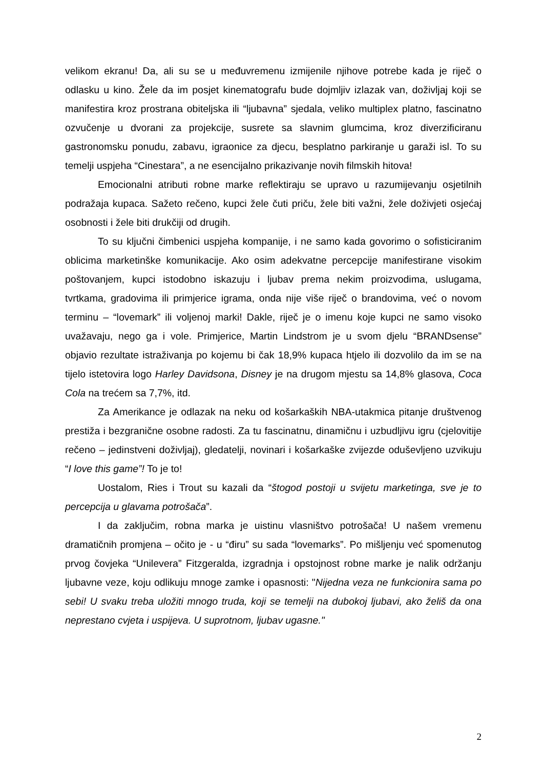velikom ekranu! Da, ali su se u međuvremenu izmijenile njihove potrebe kada je riječ o odlasku u kino. Žele da im posjet kinematografu bude dojmljiv izlazak van, doživljaj koji se manifestira kroz prostrana obiteljska ili “ljubavna” sjedala, veliko multiplex platno, fascinatno ozvučenje u dvorani za projekcije, susrete sa slavnim glumcima, kroz diverzificiranu gastronomsku ponudu, zabavu, igraonice za djecu, besplatno parkiranje u garaži isl. To su temelji uspjeha “Cinestara”, a ne esencijalno prikazivanje novih filmskih hitova!
Emocionalni atributi robne marke reflektiraju se upravo u razumijevanju osjetilnih podražaja kupaca. Sažeto rečeno, kupci žele čuti priču, žele biti važni, žele doživjeti osjećaj osobnosti i žele biti drukčiji od drugih.
To su ključni čimbenici uspjeha kompanije, i ne samo kada govorimo o sofisticiranim oblicima marketinške komunikacije. Ako osim adekvatne percepcije manifestirane visokim poštovanjem, kupci istodobno iskazuju i ljubav prema nekim proizvodima, uslugama, tvrtkama, gradovima ili primjerice igrama, onda nije više riječ o brandovima, već o novom terminu – “lovemark” ili voljenoj marki! Dakle, riječ je o imenu koje kupci ne samo visoko uvažavaju, nego ga i vole. Primjerice, Martin Lindstrom je u svom djelu “BRANDsense” objavio rezultate istraživanja po kojemu bi čak 18,9% kupaca htjelo ili dozvolilo da im se na tijelo istetovira logo Harley Davidsona, Disney je na drugom mjestu sa 14,8% glasova, Coca Cola na trećem sa 7,7%, itd.
Za Amerikance je odlazak na neku od košarkaških NBA-utakmica pitanje društvenog prestiža i bezgranične osobne radosti. Za tu fascinatnu, dinamičnu i uzbudljivu igru (cjelovitije rečeno – jedinstveni doživljaj), gledatelji, novinari i košarkaške zvijezde oduševljeno uzvikuju “I love this game”! To je to!
Uostalom, Ries i Trout su kazali da “štogod postoji u svijetu marketinga, sve je to percepcija u glavama potrošača”.
I da zaključim, robna marka je uistinu vlasništvo potrošača! U našem vremenu dramatičnih promjena – očito je - u “điru” su sada “lovemarks”. Po mišljenju već spomenutog prvog čovjeka “Unilevera” Fitzgeralda, izgradnja i opstojnost robne marke je nalik održanju ljubavne veze, koju odlikuju mnoge zamke i opasnosti: "Nijedna veza ne funkcionira sama po sebi! U svaku treba uložiti mnogo truda, koji se temelji na dubokoj ljubavi, ako želiš da ona neprestano cvjeta i uspijeva. U suprotnom, ljubav ugasne."
2